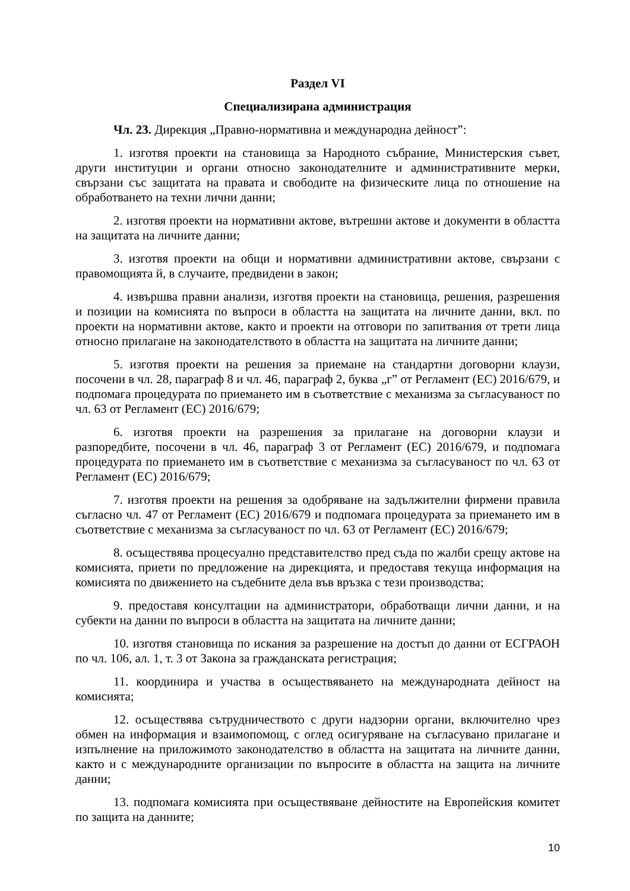Раздел VI
Специализирана администрация
Чл. 23. Дирекция „Правно-нормативна и международна дейност”:
1. изготвя проекти на становища за Народното събрание, Министерския съвет, други институции и органи относно законодателните и административните мерки, свързани със защитата на правата и свободите на физическите лица по отношение на обработването на техни лични данни;
2. изготвя проекти на нормативни актове, вътрешни актове и документи в областта на защитата на личните данни;
3. изготвя проекти на общи и нормативни административни актове, свързани с правомощията й, в случаите, предвидени в закон;
4. извършва правни анализи, изготвя проекти на становища, решения, разрешения и позиции на комисията по въпроси в областта на защитата на личните данни, вкл. по проекти на нормативни актове, както и проекти на отговори по запитвания от трети лица относно прилагане на законодателството в областта на защитата на личните данни;
5. изготвя проекти на решения за приемане на стандартни договорни клаузи, посочени в чл. 28, параграф 8 и чл. 46, параграф 2, буква „г” от Регламент (ЕС) 2016/679, и подпомага процедурата по приемането им в съответствие с механизма за съгласуваност по чл. 63 от Регламент (ЕС) 2016/679;
6. изготвя проекти на разрешения за прилагане на договорни клаузи и разпоредбите, посочени в чл. 46, параграф 3 от Регламент (ЕС) 2016/679, и подпомага процедурата по приемането им в съответствие с механизма за съгласуваност по чл. 63 от Регламент (ЕС) 2016/679;
7. изготвя проекти на решения за одобряване на задължителни фирмени правила съгласно чл. 47 от Регламент (ЕС) 2016/679 и подпомага процедурата за приемането им в съответствие с механизма за съгласуваност по чл. 63 от Регламент (ЕС) 2016/679;
8. осъществява процесуално представителство пред съда по жалби срещу актове на комисията, приети по предложение на дирекцията, и предоставя текуща информация на комисията по движението на съдебните дела във връзка с тези производства;
9. предоставя консултации на администратори, обработващи лични данни, и на субекти на данни по въпроси в областта на защитата на личните данни;
10. изготвя становища по искания за разрешение на достъп до данни от ЕСГРАОН по чл. 106, ал. 1, т. 3 от Закона за гражданската регистрация;
11. координира и участва в осъществяването на международната дейност на комисията;
12. осъществява сътрудничеството с други надзорни органи, включително чрез обмен на информация и взаимопомощ, с оглед осигуряване на съгласувано прилагане и изпълнение на приложимото законодателство в областта на защитата на личните данни, както и с международните организации по въпросите в областта на защита на личните данни;
13. подпомага комисията при осъществяване дейностите на Европейския комитет по защита на данните;
10